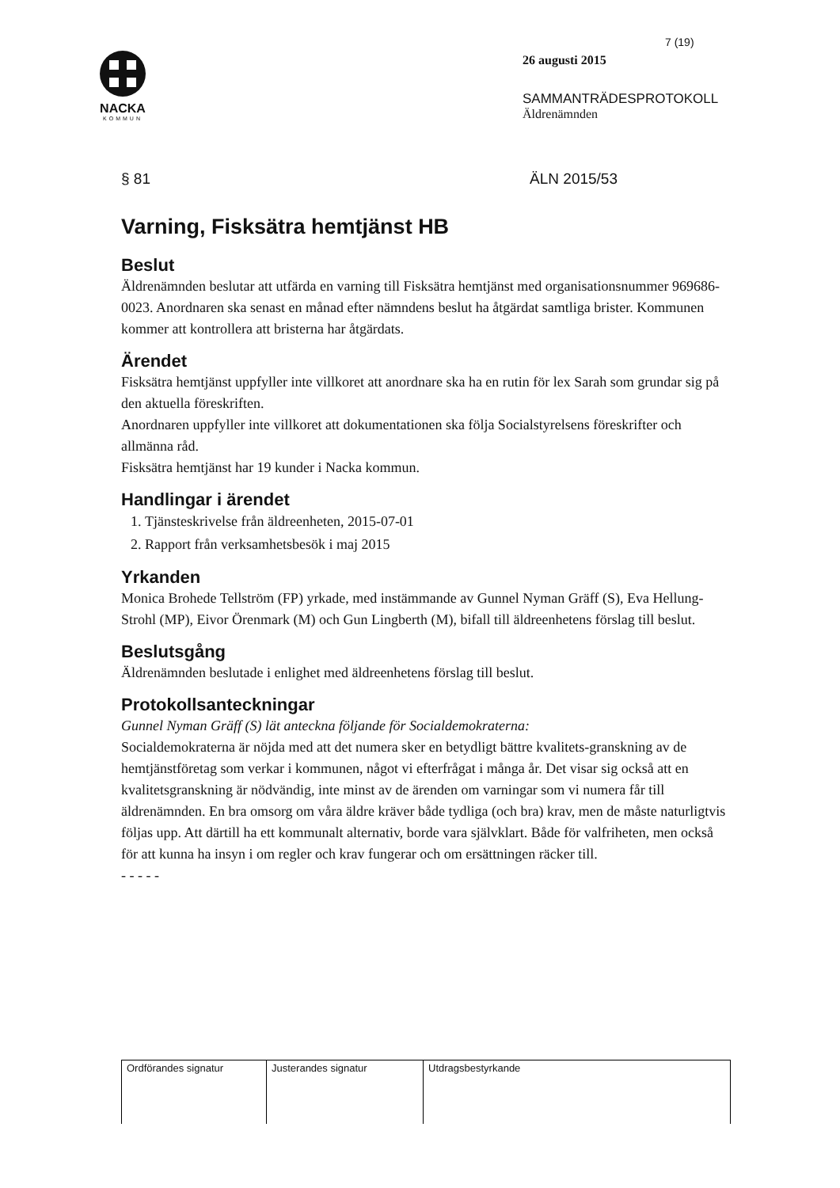NACKA
KOMMUN
7 (19)
26 augusti 2015
SAMMANTRÄDESPROTOKOLL
Äldrenämnden
§ 81 ÄLN 2015/53
Varning, Fisksätra hemtjänst HB
Beslut
Äldrenämnden beslutar att utfärda en varning till Fisksätra hemtjänst med organisationsnummer 969686-0023. Anordnaren ska senast en månad efter nämndens beslut ha åtgärdat samtliga brister. Kommunen kommer att kontrollera att bristerna har åtgärdats.
Ärendet
Fisksätra hemtjänst uppfyller inte villkoret att anordnare ska ha en rutin för lex Sarah som grundar sig på den aktuella föreskriften.
Anordnaren uppfyller inte villkoret att dokumentationen ska följa Socialstyrelsens föreskrifter och allmänna råd.
Fisksätra hemtjänst har 19 kunder i Nacka kommun.
Handlingar i ärendet
1. Tjänsteskrivelse från äldreenheten, 2015-07-01
2. Rapport från verksamhetsbesök i maj 2015
Yrkanden
Monica Brohede Tellström (FP) yrkade, med instämmande av Gunnel Nyman Gräff (S), Eva Hellung-Strohl (MP), Eivor Örenmark (M) och Gun Lingberth (M), bifall till äldreenhetens förslag till beslut.
Beslutsgång
Äldrenämnden beslutade i enlighet med äldreenhetens förslag till beslut.
Protokollsanteckningar
Gunnel Nyman Gräff (S) lät anteckna följande för Socialdemokraterna:
Socialdemokraterna är nöjda med att det numera sker en betydligt bättre kvalitets-granskning av de hemtjänstföretag som verkar i kommunen, något vi efterfrågat i många år. Det visar sig också att en kvalitetsgranskning är nödvändig, inte minst av de ärenden om varningar som vi numera får till äldrenämnden. En bra omsorg om våra äldre kräver både tydliga (och bra) krav, men de måste naturligtvis följas upp. Att därtill ha ett kommunalt alternativ, borde vara självklart. Både för valfriheten, men också för att kunna ha insyn i om regler och krav fungerar och om ersättningen räcker till.
- - - - -
| Ordförandes signatur | Justerandes signatur | Utdragsbestyrkande |